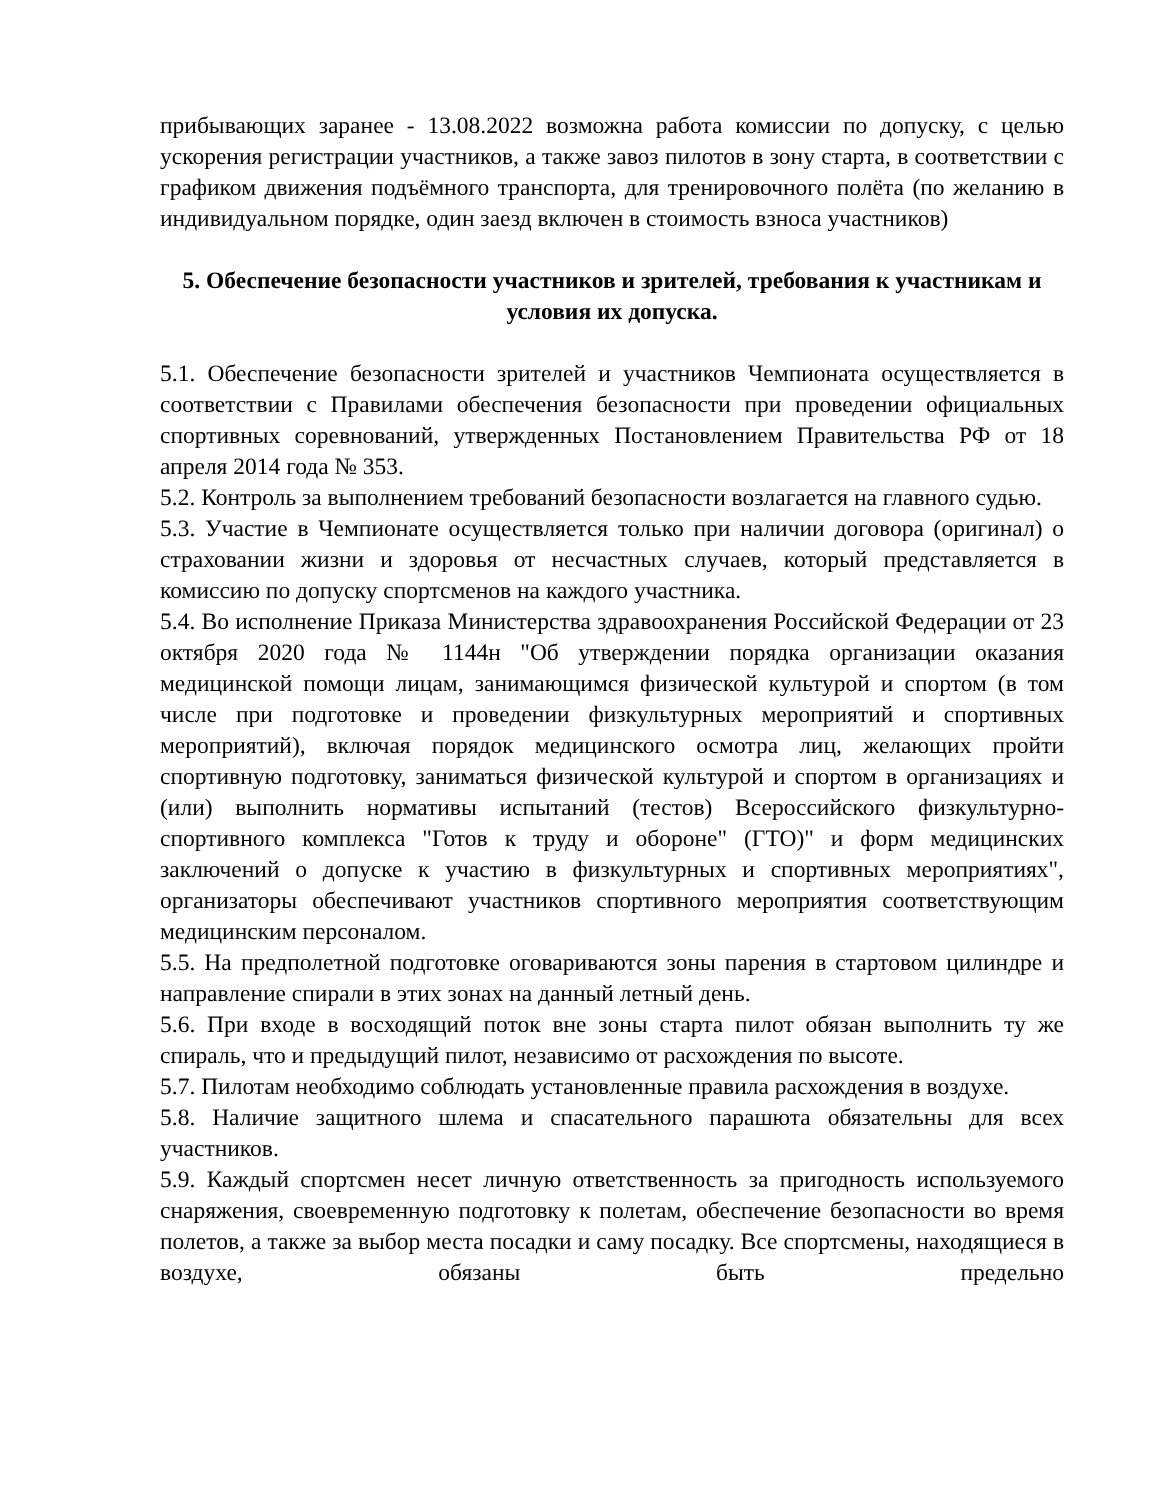прибывающих заранее - 13.08.2022 возможна работа комиссии по допуску, с целью ускорения регистрации участников, а также завоз пилотов в зону старта, в соответствии с графиком движения подъёмного транспорта, для тренировочного полёта (по желанию в индивидуальном порядке, один заезд включен в стоимость взноса участников)
5. Обеспечение безопасности участников и зрителей, требования к участникам и условия их допуска.
5.1. Обеспечение безопасности зрителей и участников Чемпионата осуществляется в соответствии с Правилами обеспечения безопасности при проведении официальных спортивных соревнований, утвержденных Постановлением Правительства РФ от 18 апреля 2014 года № 353.
5.2. Контроль за выполнением требований безопасности возлагается на главного судью.
5.3. Участие в Чемпионате осуществляется только при наличии договора (оригинал) о страховании жизни и здоровья от несчастных случаев, который представляется в комиссию по допуску спортсменов на каждого участника.
5.4. Во исполнение Приказа Министерства здравоохранения Российской Федерации от 23 октября 2020 года № 1144н "Об утверждении порядка организации оказания медицинской помощи лицам, занимающимся физической культурой и спортом (в том числе при подготовке и проведении физкультурных мероприятий и спортивных мероприятий), включая порядок медицинского осмотра лиц, желающих пройти спортивную подготовку, заниматься физической культурой и спортом в организациях и (или) выполнить нормативы испытаний (тестов) Всероссийского физкультурно-спортивного комплекса "Готов к труду и обороне" (ГТО)" и форм медицинских заключений о допуске к участию в физкультурных и спортивных мероприятиях", организаторы обеспечивают участников спортивного мероприятия соответствующим медицинским персоналом.
5.5. На предполетной подготовке оговариваются зоны парения в стартовом цилиндре и направление спирали в этих зонах на данный летный день.
5.6. При входе в восходящий поток вне зоны старта пилот обязан выполнить ту же спираль, что и предыдущий пилот, независимо от расхождения по высоте.
5.7. Пилотам необходимо соблюдать установленные правила расхождения в воздухе.
5.8. Наличие защитного шлема и спасательного парашюта обязательны для всех участников.
5.9. Каждый спортсмен несет личную ответственность за пригодность используемого снаряжения, своевременную подготовку к полетам, обеспечение безопасности во время полетов, а также за выбор места посадки и саму посадку. Все спортсмены, находящиеся в воздухе, обязаны быть предельно